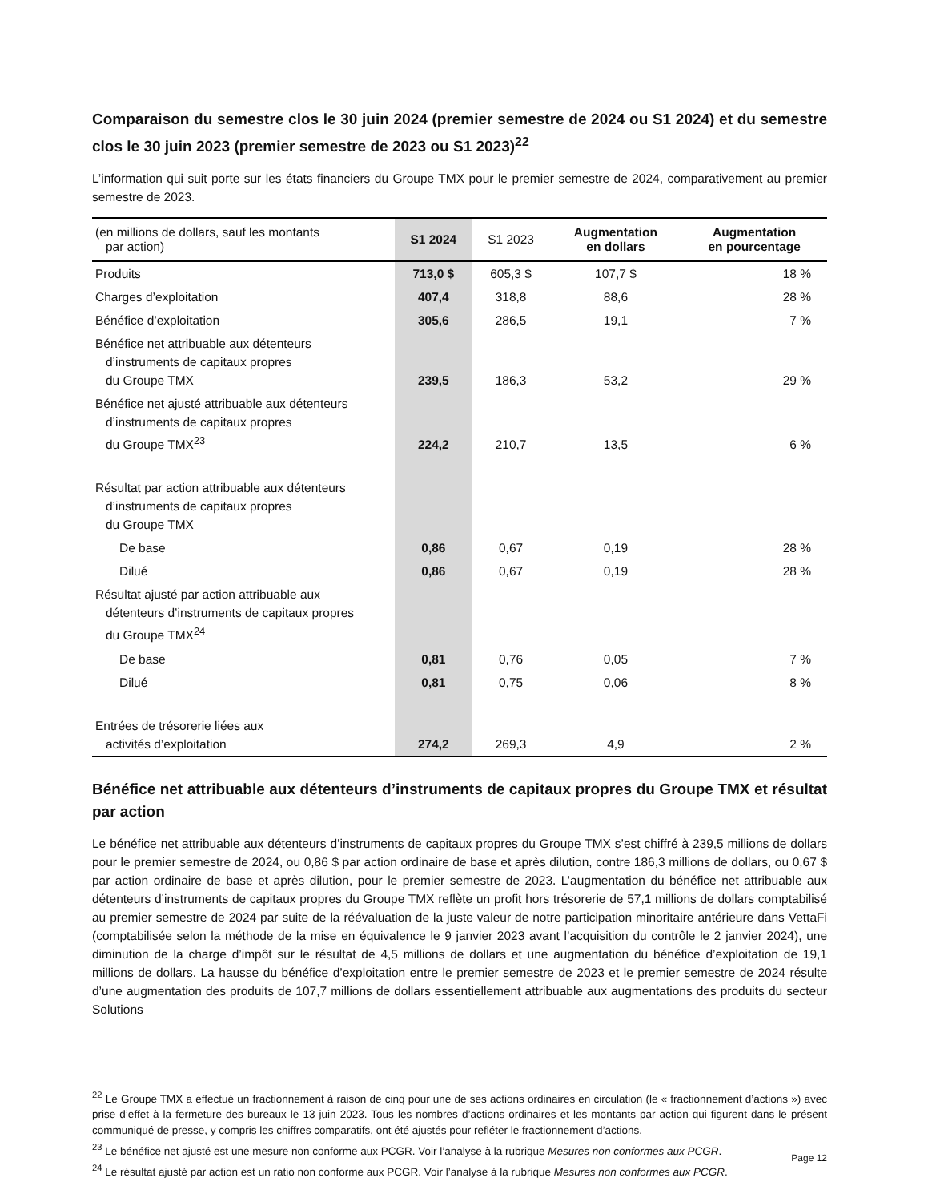Comparaison du semestre clos le 30 juin 2024 (premier semestre de 2024 ou S1 2024) et du semestre clos le 30 juin 2023 (premier semestre de 2023 ou S1 2023)<sup>22</sup>
L’information qui suit porte sur les états financiers du Groupe TMX pour le premier semestre de 2024, comparativement au premier semestre de 2023.
| (en millions de dollars, sauf les montants par action) | S1 2024 | S1 2023 | Augmentation en dollars | Augmentation en pourcentage |
| --- | --- | --- | --- | --- |
| Produits | 713,0 $ | 605,3 $ | 107,7 $ | 18 % |
| Charges d’exploitation | 407,4 | 318,8 | 88,6 | 28 % |
| Bénéfice d’exploitation | 305,6 | 286,5 | 19,1 | 7 % |
| Bénéfice net attribuable aux détenteurs d’instruments de capitaux propres du Groupe TMX | 239,5 | 186,3 | 53,2 | 29 % |
| Bénéfice net ajusté attribuable aux détenteurs d’instruments de capitaux propres du Groupe TMX<sup>23</sup> | 224,2 | 210,7 | 13,5 | 6 % |
| Résultat par action attribuable aux détenteurs d’instruments de capitaux propres du Groupe TMX | | | | |
| De base | 0,86 | 0,67 | 0,19 | 28 % |
| Dilué | 0,86 | 0,67 | 0,19 | 28 % |
| Résultat ajusté par action attribuable aux détenteurs d’instruments de capitaux propres du Groupe TMX<sup>24</sup> | | | | |
| De base | 0,81 | 0,76 | 0,05 | 7 % |
| Dilué | 0,81 | 0,75 | 0,06 | 8 % |
| Entrées de trésorerie liées aux activités d’exploitation | 274,2 | 269,3 | 4,9 | 2 % |
Bénéfice net attribuable aux détenteurs d’instruments de capitaux propres du Groupe TMX et résultat par action
Le bénéfice net attribuable aux détenteurs d’instruments de capitaux propres du Groupe TMX s’est chiffré à 239,5 millions de dollars pour le premier semestre de 2024, ou 0,86 $ par action ordinaire de base et après dilution, contre 186,3 millions de dollars, ou 0,67 $ par action ordinaire de base et après dilution, pour le premier semestre de 2023. L’augmentation du bénéfice net attribuable aux détenteurs d’instruments de capitaux propres du Groupe TMX reflète un profit hors trésorerie de 57,1 millions de dollars comptabilisé au premier semestre de 2024 par suite de la réévaluation de la juste valeur de notre participation minoritaire antérieure dans VettaFi (comptabilisée selon la méthode de la mise en équivalence le 9 janvier 2023 avant l’acquisition du contrôle le 2 janvier 2024), une diminution de la charge d’impôt sur le résultat de 4,5 millions de dollars et une augmentation du bénéfice d’exploitation de 19,1 millions de dollars. La hausse du bénéfice d’exploitation entre le premier semestre de 2023 et le premier semestre de 2024 résulte d’une augmentation des produits de 107,7 millions de dollars essentiellement attribuable aux augmentations des produits du secteur Solutions
<sup>22</sup> Le Groupe TMX a effectué un fractionnement à raison de cinq pour une de ses actions ordinaires en circulation (le « fractionnement d’actions ») avec prise d’effet à la fermeture des bureaux le 13 juin 2023. Tous les nombres d’actions ordinaires et les montants par action qui figurent dans le présent communiqué de presse, y compris les chiffres comparatifs, ont été ajustés pour refléter le fractionnement d’actions.
<sup>23</sup> Le bénéfice net ajusté est une mesure non conforme aux PCGR. Voir l’analyse à la rubrique Mesures non conformes aux PCGR.
<sup>24</sup> Le résultat ajusté par action est un ratio non conforme aux PCGR. Voir l’analyse à la rubrique Mesures non conformes aux PCGR.
Page 12